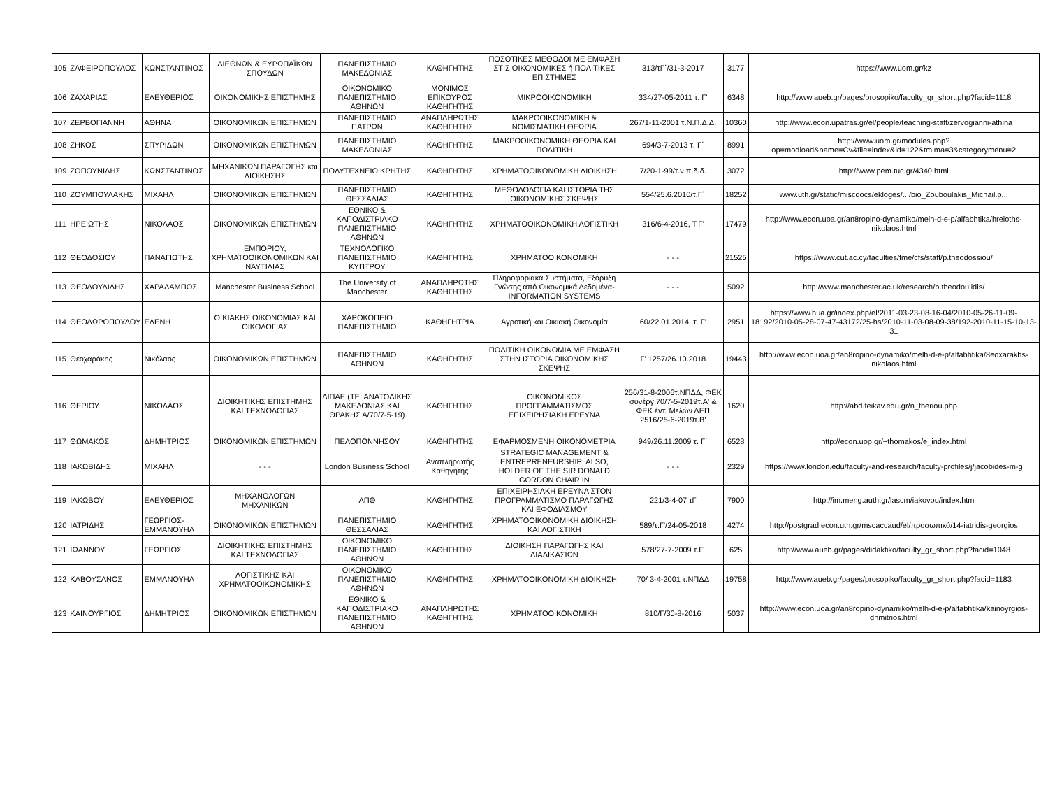| 105 | ΖΑΦΕΙΡΟΠΟΥΛΟΣ | ΚΩΝΣΤΑΝΤΙΝΟΣ | ΔΙΕΘΝΩΝ & ΕΥΡΩΠΑΪΚΩΝ ΣΠΟΥΔΩΝ | ΠΑΝΕΠΙΣΤΗΜΙΟ ΜΑΚΕΔΟΝΙΑΣ | ΚΑΘΗΓΗΤΗΣ | ΠΟΣΟΤΙΚΕΣ ΜΕΘΟΔΟΙ ΜΕ ΕΜΦΑΣΗ ΣΤΙΣ ΟΙΚΟΝΟΜΙΚΕΣ ή ΠΟΛΙΤΙΚΕΣ ΕΠΙΣΤΗΜΕΣ | 313/τΓ΄/31-3-2017 | 3177 | https://www.uom.gr/kz |
| 106 | ΖΑΧΑΡΙΑΣ | ΕΛΕΥΘΕΡΙΟΣ | ΟΙΚΟΝΟΜΙΚΗΣ ΕΠΙΣΤΗΜΗΣ | ΟΙΚΟΝΟΜΙΚΟ ΠΑΝΕΠΙΣΤΗΜΙΟ ΑΘΗΝΩΝ | ΜΟΝΙΜΟΣ ΕΠΙΚΟΥΡΟΣ ΚΑΘΗΓΗΤΗΣ | ΜΙΚΡΟΟΙΚΟΝΟΜΙΚΗ | 334/27-05-2011 τ. Γ' | 6348 | http://www.aueb.gr/pages/prosopiko/faculty_gr_short.php?facid=1118 |
| 107 | ΖΕΡΒΟΓΙΑΝΝΗ | ΑΘΗΝΑ | ΟΙΚΟΝΟΜΙΚΩΝ ΕΠΙΣΤΗΜΩΝ | ΠΑΝΕΠΙΣΤΗΜΙΟ ΠΑΤΡΩΝ | ΑΝΑΠΛΗΡΩΤΗΣ ΚΑΘΗΓΗΤΗΣ | ΜΑΚΡΟΟΙΚΟΝΟΜΙΚΗ & ΝΟΜΙΣΜΑΤΙΚΗ ΘΕΩΡΙΑ | 267/1-11-2001 τ.Ν.Π.Δ.Δ. | 10360 | http://www.econ.upatras.gr/el/people/teaching-staff/zervogianni-athina |
| 108 | ΖΗΚΟΣ | ΣΠΥΡΙΔΩΝ | ΟΙΚΟΝΟΜΙΚΩΝ ΕΠΙΣΤΗΜΩΝ | ΠΑΝΕΠΙΣΤΗΜΙΟ ΜΑΚΕΔΟΝΙΑΣ | ΚΑΘΗΓΗΤΗΣ | ΜΑΚΡΟΟΙΚΟΝΟΜΙΚΗ ΘΕΩΡΙΑ ΚΑΙ ΠΟΛΙΤΙΚΗ | 694/3-7-2013 τ. Γ΄ | 8991 | http://www.uom.gr/modules.php?op=modload&name=Cv&file=index&id=122&tmima=3&categorymenu=2 |
| 109 | ΖΟΠΟΥΝΙΔΗΣ | ΚΩΝΣΤΑΝΤΙΝΟΣ | ΜΗΧΑΝΙΚΩΝ ΠΑΡΑΓΩΓΗΣ και ΔΙΟΙΚΗΣΗΣ | ΠΟΛΥΤΕΧΝΕΙΟ ΚΡΗΤΗΣ | ΚΑΘΗΓΗΤΗΣ | ΧΡΗΜΑΤΟΟΙΚΟΝΟΜΙΚΗ ΔΙΟΙΚΗΣΗ | 7/20-1-99/τ.ν.π.δ.δ. | 3072 | http://www.pem.tuc.gr/4340.html |
| 110 | ΖΟΥΜΠΟΥΛΑΚΗΣ | ΜΙΧΑΗΛ | ΟΙΚΟΝΟΜΙΚΩΝ ΕΠΙΣΤΗΜΩΝ | ΠΑΝΕΠΙΣΤΗΜΙΟ ΘΕΣΣΑΛΙΑΣ | ΚΑΘΗΓΗΤΗΣ | ΜΕΘΟΔΟΛΟΓΙΑ ΚΑΙ ΙΣΤΟΡΙΑ ΤΗΣ ΟΙΚΟΝΟΜΙΚΗΣ ΣΚΕΨΗΣ | 554/25.6.2010/τ.Γ΄ | 18252 | www.uth.gr/static/miscdocs/ekloges/.../bio_Zouboulakis_Michail.p... |
| 111 | ΗΡΕΙΩΤΗΣ | ΝΙΚΟΛΑΟΣ | ΟΙΚΟΝΟΜΙΚΩΝ ΕΠΙΣΤΗΜΩΝ | ΕΘΝΙΚΟ & ΚΑΠΟΔΙΣΤΡΙΑΚΟ ΠΑΝΕΠΙΣΤΗΜΙΟ ΑΘΗΝΩΝ | ΚΑΘΗΓΗΤΗΣ | ΧΡΗΜΑΤΟΟΙΚΟΝΟΜΙΚΗ ΛΟΓΙΣΤΙΚΗ | 316/6-4-2016, Τ.Γ' | 17479 | http://www.econ.uoa.gr/an8ropino-dynamiko/melh-d-e-p/alfabhtika/hreioths-nikolaos.html |
| 112 | ΘΕΟΔΟΣΙΟΥ | ΠΑΝΑΓΙΩΤΗΣ | ΕΜΠΟΡΙΟΥ, ΧΡΗΜΑΤΟΟΙΚΟΝΟΜΙΚΩΝ ΚΑΙ ΝΑΥΤΙΛΙΑΣ | ΤΕΧΝΟΛΟΓΙΚΟ ΠΑΝΕΠΙΣΤΗΜΙΟ ΚΥΠΤΡΟΥ | ΚΑΘΗΓΗΤΗΣ | ΧΡΗΜΑΤΟΟΙΚΟΝΟΜΙΚΗ | - - - | 21525 | https://www.cut.ac.cy/faculties/fme/cfs/staff/p.theodossiou/ |
| 113 | ΘΕΟΔΟΥΛΙΔΗΣ | ΧΑΡΑΛΑΜΠΟΣ | Manchester Business School | The University of Manchester | ΑΝΑΠΛΗΡΩΤΗΣ ΚΑΘΗΓΗΤΗΣ | Πληροφοριακά Συστήματα, Εξόρυξη Γνώσης από Οικονομικά Δεδομένα- INFORMATION SYSTEMS | - - - | 5092 | http://www.manchester.ac.uk/research/b.theodoulidis/ |
| 114 | ΘΕΟΔΩΡΟΠΟΥΛΟΥ | ΕΛΕΝΗ | ΟΙΚΙΑΚΗΣ ΟΙΚΟΝΟΜΙΑΣ ΚΑΙ ΟΙΚΟΛΟΓΙΑΣ | ΧΑΡΟΚΟΠΕΙΟ ΠΑΝΕΠΙΣΤΗΜΙΟ | ΚΑΘΗΓΗΤΡΙΑ | Αγροτική και Οικιακή Οικονομία | 60/22.01.2014, τ. Γ' | 2951 | https://www.hua.gr/index.php/el/2011-03-23-08-16-04/2010-05-26-11-09-18192/2010-05-28-07-47-43172/25-hs/2010-11-03-08-09-38/192-2010-11-15-10-13-31 |
| 115 | Θεοχαράκης | Νικόλαος | ΟΙΚΟΝΟΜΙΚΩΝ ΕΠΙΣΤΗΜΩΝ | ΠΑΝΕΠΙΣΤΗΜΙΟ ΑΘΗΝΩΝ | ΚΑΘΗΓΗΤΗΣ | ΠΟΛΙΤΙΚΗ ΟΙΚΟΝΟΜΙΑ ΜΕ ΕΜΦΑΣΗ ΣΤΗΝ ΙΣΤΟΡΙΑ ΟΙΚΟΝΟΜΙΚΗΣ ΣΚΕΨΗΣ | Γ' 1257/26.10.2018 | 19443 | http://www.econ.uoa.gr/an8ropino-dynamiko/melh-d-e-p/alfabhtika/8eoxarakhs-nikolaos.html |
| 116 | ΘΕΡΙΟΥ | ΝΙΚΟΛΑΟΣ | ΔΙΟΙΚΗΤΙΚΗΣ ΕΠΙΣΤΗΜΗΣ ΚΑΙ ΤΕΧΝΟΛΟΓΙΑΣ | ΔΙΠΑΕ (ΤΕΙ ΑΝΑΤΟΛΙΚΗΣ ΜΑΚΕΔΟΝΙΑΣ ΚΑΙ ΘΡΑΚΗΣ Α/70/7-5-19) | ΚΑΘΗΓΗΤΗΣ | ΟΙΚΟΝΟΜΙΚΟΣ ΠΡΟΓΡΑΜΜΑΤΙΣΜΟΣ ΕΠΙΧΕΙΡΗΣΙΑΚΗ ΕΡΕΥΝΑ | 256/31-8-2006τ.ΝΠΔΔ, ΦΕΚ συνέργ.70/7-5-2019τ.Α' & ΦΕΚ ένт. Μελών ΔΕΠ 2516/25-6-2019τ.Β' | 1620 | http://abd.teikav.edu.gr/n_theriou.php |
| 117 | ΘΩΜΑΚΟΣ | ΔΗΜΗΤΡΙΟΣ | ΟΙΚΟΝΟΜΙΚΩΝ ΕΠΙΣΤΗΜΩΝ | ΠΕΛΟΠΟΝΝΗΣΟΥ | ΚΑΘΗΓΗΤΗΣ | ΕΦΑΡΜΟΣΜΕΝΗ ΟΙΚΟΝΟΜΕΤΡΙΑ | 949/26.11.2009 τ. Γ΄ | 6528 | http://econ.uop.gr/~thomakos/e_index.html |
| 118 | ΙΑΚΩΒΙΔΗΣ | ΜΙΧΑΗΛ | - - - | London Business School | Αναπληρωτής Καθηγητής | STRATEGIC MANAGEMENT & ENTREPRENEURSHIP; ALSO, HOLDER OF THE SIR DONALD GORDON CHAIR IN | - - - | 2329 | https://www.london.edu/faculty-and-research/faculty-profiles/j/jacobides-m-g |
| 119 | ΙΑΚΩΒΟΥ | ΕΛΕΥΘΕΡΙΟΣ | ΜΗΧΑΝΟΛΟΓΩΝ ΜΗΧΑΝΙΚΩΝ | ΑΠΘ | ΚΑΘΗΓΗΤΗΣ | ΕΠΙΧΕΙΡΗΣΙΑΚΗ ΕΡΕΥΝΑ ΣΤΟΝ ΠΡΟΓΡΑΜΜΑΤΙΣΜΟ ΠΑΡΑΓΩΓΗΣ ΚΑΙ ΕΦΟΔΙΑΣΜΟΥ | 221/3-4-07 τΓ | 7900 | http://im.meng.auth.gr/lascm/iakovou/index.htm |
| 120 | ΙΑΤΡΙΔΗΣ | ΓΕΩΡΓΙΟΣ-ΕΜΜΑΝΟΥΗΛ | ΟΙΚΟΝΟΜΙΚΩΝ ΕΠΙΣΤΗΜΩΝ | ΠΑΝΕΠΙΣΤΗΜΙΟ ΘΕΣΣΑΛΙΑΣ | ΚΑΘΗΓΗΤΗΣ | ΧΡΗΜΑΤΟΟΙΚΟΝΟΜΙΚΗ ΔΙΟΙΚΗΣΗ ΚΑΙ ΛΟΓΙΣΤΙΚΗ | 589/τ.Γ'/24-05-2018 | 4274 | http://postgrad.econ.uth.gr/mscaccaud/el/προσωπικό/14-iatridis-georgios |
| 121 | ΙΩΑΝΝΟΥ | ΓΕΩΡΓΙΟΣ | ΔΙΟΙΚΗΤΙΚΗΣ ΕΠΙΣΤΗΜΗΣ ΚΑΙ ΤΕΧΝΟΛΟΓΙΑΣ | ΟΙΚΟΝΟΜΙΚΟ ΠΑΝΕΠΙΣΤΗΜΙΟ ΑΘΗΝΩΝ | ΚΑΘΗΓΗΤΗΣ | ΔΙΟΙΚΗΣΗ ΠΑΡΑΓΩΓΗΣ ΚΑΙ ΔΙΑΔΙΚΑΣΙΩΝ | 578/27-7-2009 τ.Γ' | 625 | http://www.aueb.gr/pages/didaktiko/faculty_gr_short.php?facid=1048 |
| 122 | ΚΑΒΟΥΣΑΝΟΣ | ΕΜΜΑΝΟΥΗΛ | ΛΟΓΙΣΤΙΚΗΣ ΚΑΙ ΧΡΗΜΑΤΟΟΙΚΟΝΟΜΙΚΗΣ | ΟΙΚΟΝΟΜΙΚΟ ΠΑΝΕΠΙΣΤΗΜΙΟ ΑΘΗΝΩΝ | ΚΑΘΗΓΗΤΗΣ | ΧΡΗΜΑΤΟΟΙΚΟΝΟΜΙΚΗ ΔΙΟΙΚΗΣΗ | 70/ 3-4-2001 τ.ΝΠΔΔ | 19758 | http://www.aueb.gr/pages/prosopiko/faculty_gr_short.php?facid=1183 |
| 123 | ΚΑΙΝΟΥΡΓΙΟΣ | ΔΗΜΗΤΡΙΟΣ | ΟΙΚΟΝΟΜΙΚΩΝ ΕΠΙΣΤΗΜΩΝ | ΕΘΝΙΚΟ & ΚΑΠΟΔΙΣΤΡΙΑΚΟ ΠΑΝΕΠΙΣΤΗΜΙΟ ΑΘΗΝΩΝ | ΑΝΑΠΛΗΡΩΤΗΣ ΚΑΘΗΓΗΤΗΣ | ΧΡΗΜΑΤΟΟΙΚΟΝΟΜΙΚΗ | 810/Γ/30-8-2016 | 5037 | http://www.econ.uoa.gr/an8ropino-dynamiko/melh-d-e-p/alfabhtika/kainoyrgios-dhmitrios.html |